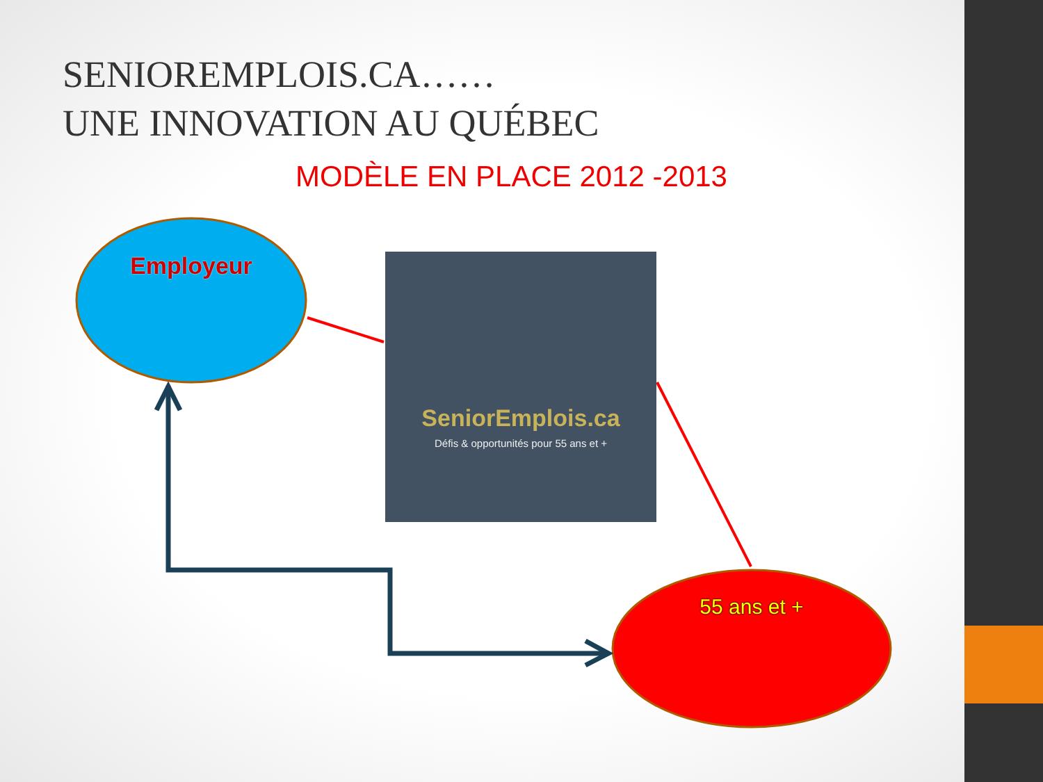SENIOREMPLOIS.CA……
UNE INNOVATION AU QUÉBEC
MODÈLE EN PLACE 2012 -2013
Employeur
SeniorEmplois.ca
Défis & opportunités pour 55 ans et +
55 ans et +